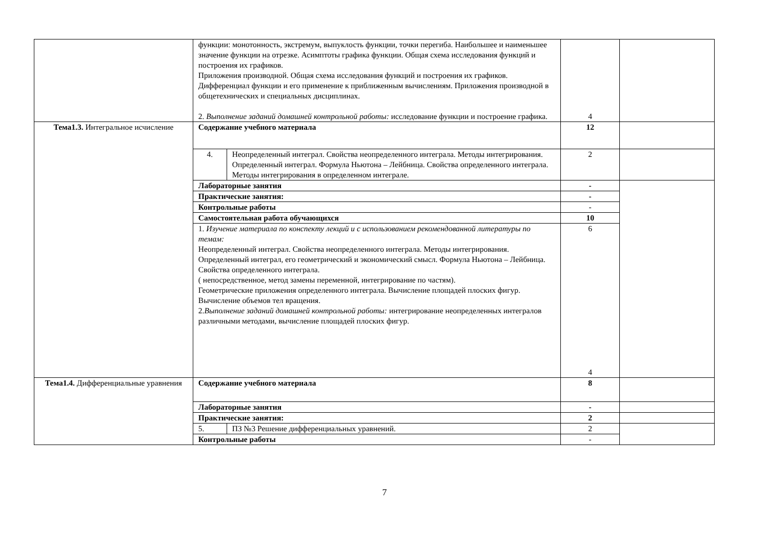| | функции: монотонность, экстремум, выпуклость функции, точки перегиба. Наибольшее и наименьшее значение функции на отрезке. Асимптоты графика функции. Общая схема исследования функций и построения их графиков. Приложения производной. Общая схема исследования функций и построения их графиков. Дифференциал функции и его применение к приближенным вычислениям. Приложения производной в общетехнических и специальных дисциплинах. 2. Выполнение заданий домашней контрольной работы: исследование функции и построение графика. | | 4 | |
| Тема1.3. Интегральное исчисление | Содержание учебного материала | | 12 | |
| | 4. | Неопределенный интеграл. Свойства неопределенного интеграла. Методы интегрирования. Определенный интеграл. Формула Ньютона – Лейбница. Свойства определенного интеграла. Методы интегрирования в определенном интеграле. | 2 | |
| | Лабораторные занятия | | - | |
| | Практические занятия: | | - | |
| | Контрольные работы | | - | |
| | Самостоятельная работа обучающихся | | 10 | |
| | 1. Изучение материала по конспекту лекций и с использованием рекомендованной литературы по темам: Неопределенный интеграл. Свойства неопределенного интеграла. Методы интегрирования. Определенный интеграл, его геометрический и экономический смысл. Формула Ньютона – Лейбница. Свойства определенного интеграла. ( непосредственное, метод замены переменной, интегрирование по частям). Геометрические приложения определенного интеграла. Вычисление площадей плоских фигур. Вычисление объемов тел вращения. 2. Выполнение заданий домашней контрольной работы: интегрирование неопределенных интегралов различными методами, вычисление площадей плоских фигур. | | 6 4 | |
| Тема1.4. Дифференциальные уравнения | Содержание учебного материала | | 8 | |
| | Лабораторные занятия | | - | |
| | Практические занятия: | | 2 | |
| | 5. | ПЗ №3 Решение дифференциальных уравнений. | 2 | |
| | Контрольные работы | | - | |
7